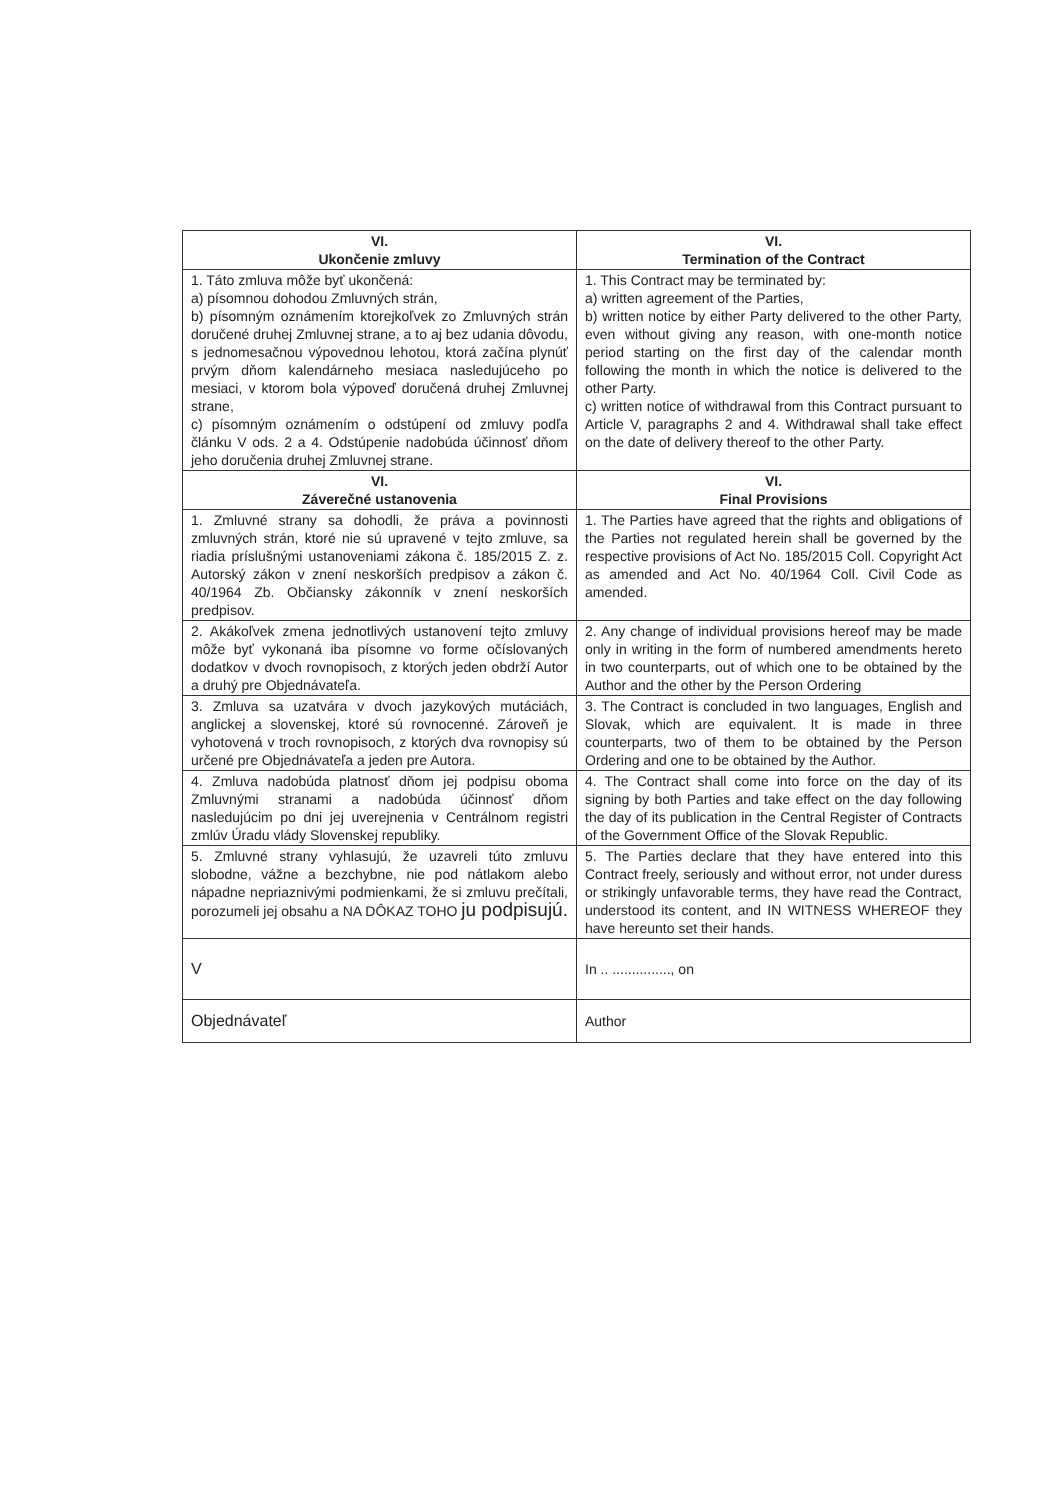| VI. Ukončenie zmluvy | VI. Termination of the Contract |
| --- | --- |
| 1. Táto zmluva môže byť ukončená: a) písomnou dohodou Zmluvných strán, b) písomným oznámením ktorejkoľvek zo Zmluvných strán doručené druhej Zmluvnej strane, a to aj bez udania dôvodu, s jednomesačnou výpovednou lehotou, ktorá začína plynúť prvým dňom kalendárneho mesiaca nasledujúceho po mesiaci, v ktorom bola výpoveď doručená druhej Zmluvnej strane, c) písomným oznámením o odstúpení od zmluvy podľa článku V ods. 2 a 4. Odstúpenie nadobúda účinnosť dňom jeho doručenia druhej Zmluvnej strane. | 1. This Contract may be terminated by: a) written agreement of the Parties, b) written notice by either Party delivered to the other Party, even without giving any reason, with one-month notice period starting on the first day of the calendar month following the month in which the notice is delivered to the other Party. c) written notice of withdrawal from this Contract pursuant to Article V, paragraphs 2 and 4. Withdrawal shall take effect on the date of delivery thereof to the other Party. |
| VI. Záverečné ustanovenia | VI. Final Provisions |
| 1. Zmluvné strany sa dohodli, že práva a povinnosti zmluvných strán, ktoré nie sú upravené v tejto zmluve, sa riadia príslušnými ustanoveniami zákona č. 185/2015 Z. z. Autorský zákon v znení neskorších predpisov a zákon č. 40/1964 Zb. Občiansky zákonník v znení neskorších predpisov. | 1. The Parties have agreed that the rights and obligations of the Parties not regulated herein shall be governed by the respective provisions of Act No. 185/2015 Coll. Copyright Act as amended and Act No. 40/1964 Coll. Civil Code as amended. |
| 2. Akákoľvek zmena jednotlivých ustanovení tejto zmluvy môže byť vykonaná iba písomne vo forme očíslovaných dodatkov v dvoch rovnopisoch, z ktorých jeden obdrží Autor a druhý pre Objednávateľa. | 2. Any change of individual provisions hereof may be made only in writing in the form of numbered amendments hereto in two counterparts, out of which one to be obtained by the Author and the other by the Person Ordering |
| 3. Zmluva sa uzatvára v dvoch jazykových mutáciách, anglickej a slovenskej, ktoré sú rovnocenné. Zároveň je vyhotovená v troch rovnopisoch, z ktorých dva rovnopisy sú určené pre Objednávateľa a jeden pre Autora. | 3. The Contract is concluded in two languages, English and Slovak, which are equivalent. It is made in three counterparts, two of them to be obtained by the Person Ordering and one to be obtained by the Author. |
| 4. Zmluva nadobúda platnosť dňom jej podpisu oboma Zmluvnými stranami a nadobúda účinnosť dňom nasledujúcim po dni jej uverejnenia v Centrálnom registri zmlúv Úradu vlády Slovenskej republiky. | 4. The Contract shall come into force on the day of its signing by both Parties and take effect on the day following the day of its publication in the Central Register of Contracts of the Government Office of the Slovak Republic. |
| 5. Zmluvné strany vyhlasujú, že uzavreli túto zmluvu slobodne, vážne a bezchybne, nie pod nátlakom alebo nápadne nepriaznivými podmienkami, že si zmluvu prečítali, porozumeli jej obsahu a NA DÔKAZ TOHO ju podpisujú. | 5. The Parties declare that they have entered into this Contract freely, seriously and without error, not under duress or strikingly unfavorable terms, they have read the Contract, understood its content, and IN WITNESS WHEREOF they have hereunto set their hands. |
| V | In .. ..............., on |
| Objednávateľ | Author |